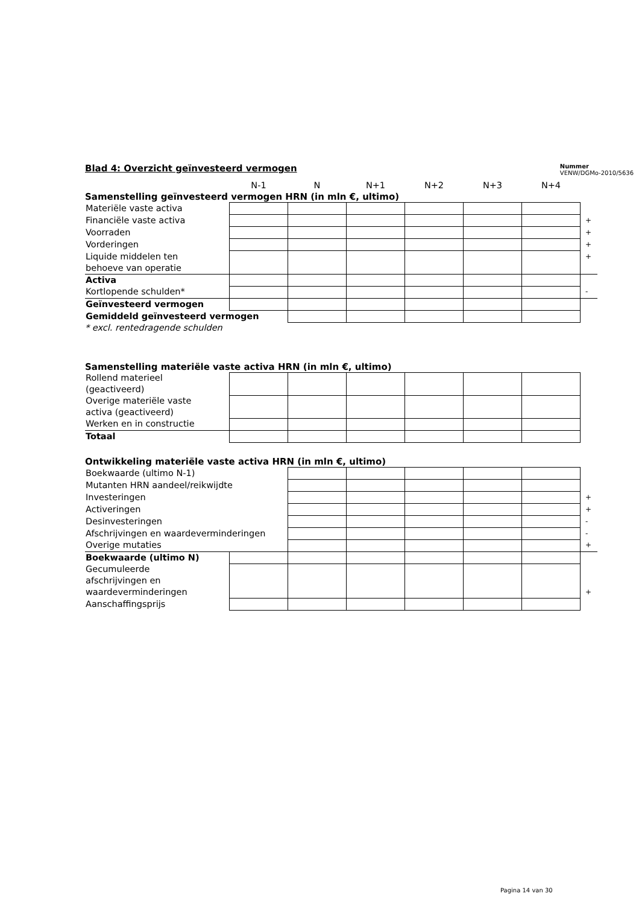Blad 4: Overzicht geïnvesteerd vermogen
Nummer
VENW/DGMo-2010/5636
| | N-1 | N | N+1 | N+2 | N+3 | N+4 |
Samenstelling geïnvesteerd vermogen HRN (in mln €, ultimo)
| Materiële vaste activa | | | | | | | |
| Financiële vaste activa | | | | | | | + |
| Voorraden | | | | | | | + |
| Vorderingen | | | | | | | + |
| Liquide middelen ten behoeve van operatie | | | | | | | + |
| Activa | | | | | | | |
| Kortlopende schulden* | | | | | | | - |
| Geïnvesteerd vermogen | | | | | | | |
| Gemiddeld geïnvesteerd vermogen | | | | | | | |
* excl. rentedragende schulden
Samenstelling materiële vaste activa HRN (in mln €, ultimo)
| Rollend materieel (geactiveerd) | | | | | | |
| Overige materiële vaste activa (geactiveerd) | | | | | | |
| Werken en in constructie | | | | | | |
| Totaal | | | | | | |
Ontwikkeling materiële vaste activa HRN (in mln €, ultimo)
| Boekwaarde (ultimo N-1) | | | | | | | |
| Mutanten HRN aandeel/reikwijdte | | | | | | | |
| Investeringen | | | | | | | + |
| Activeringen | | | | | | | + |
| Desinvesteringen | | | | | | | - |
| Afschrijvingen en waardeverminderingen | | | | | | | - |
| Overige mutaties | | | | | | | + |
| Boekwaarde (ultimo N) | | | | | | | |
| Gecumuleerde afschrijvingen en waardeverminderingen | | | | | | | + |
| Aanschaffingsprijs | | | | | | | |
Pagina 14 van 30